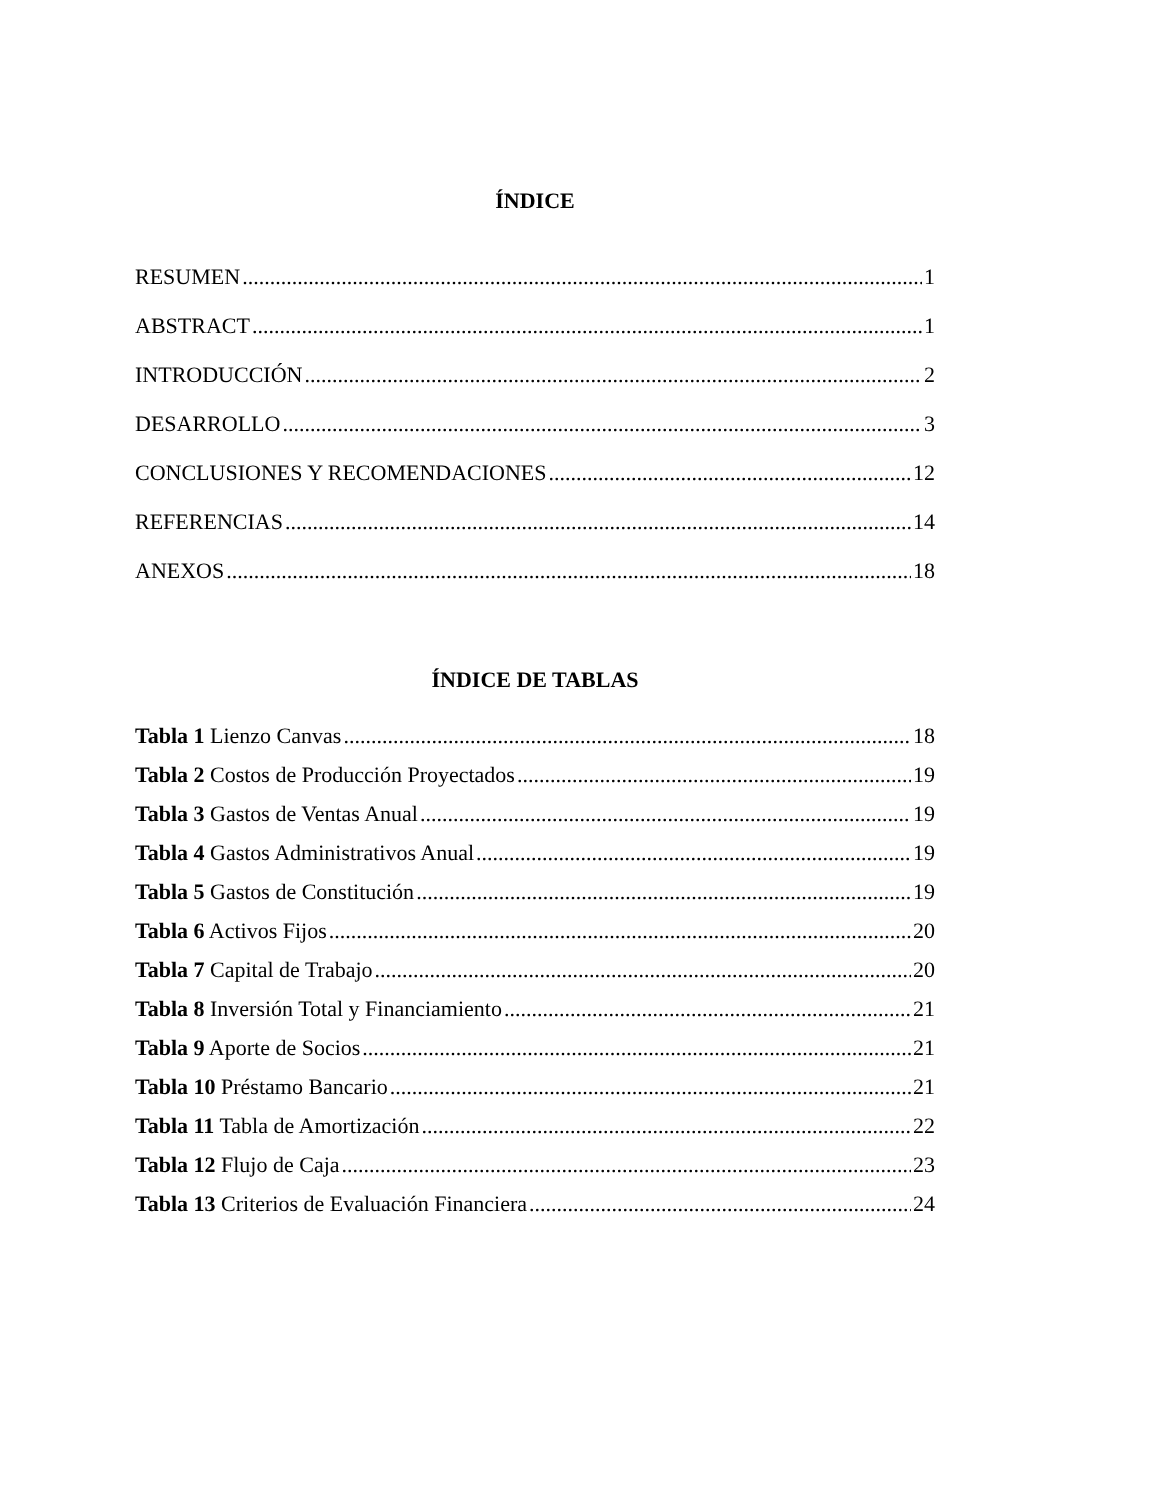ÍNDICE
RESUMEN 1
ABSTRACT 1
INTRODUCCIÓN 2
DESARROLLO 3
CONCLUSIONES Y RECOMENDACIONES 12
REFERENCIAS 14
ANEXOS 18
ÍNDICE DE TABLAS
Tabla 1 Lienzo Canvas 18
Tabla 2 Costos de Producción Proyectados 19
Tabla 3 Gastos de Ventas Anual 19
Tabla 4 Gastos Administrativos Anual 19
Tabla 5 Gastos de Constitución 19
Tabla 6 Activos Fijos 20
Tabla 7 Capital de Trabajo 20
Tabla 8 Inversión Total y Financiamiento 21
Tabla 9 Aporte de Socios 21
Tabla 10 Préstamo Bancario 21
Tabla 11 Tabla de Amortización 22
Tabla 12 Flujo de Caja 23
Tabla 13 Criterios de Evaluación Financiera 24